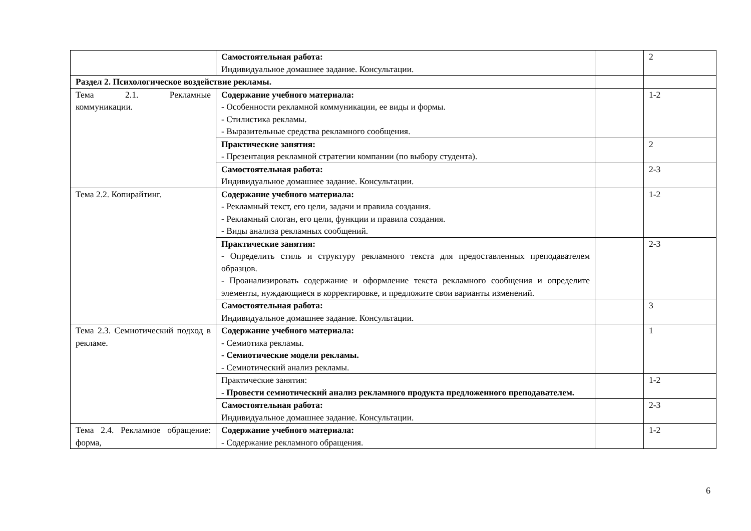| | Самостоятельная работа: Индивидуальное домашнее задание. Консультации. | | 2 |
| Раздел 2. Психологическое воздействие рекламы. | | | |
| Тема 2.1. Рекламные коммуникации. | Содержание учебного материала: - Особенности рекламной коммуникации, ее виды и формы. - Стилистика рекламы. - Выразительные средства рекламного сообщения. | | 1-2 |
| | Практические занятия: - Презентация рекламной стратегии компании (по выбору студента). | | 2 |
| | Самостоятельная работа: Индивидуальное домашнее задание. Консультации. | | 2-3 |
| Тема 2.2. Копирайтинг. | Содержание учебного материала: - Рекламный текст, его цели, задачи и правила создания. - Рекламный слоган, его цели, функции и правила создания. - Виды анализа рекламных сообщений. | | 1-2 |
| | Практические занятия: - Определить стиль и структуру рекламного текста для предоставленных преподавателем образцов. - Проанализировать содержание и оформление текста рекламного сообщения и определите элементы, нуждающиеся в корректировке, и предложите свои варианты изменений. | | 2-3 |
| | Самостоятельная работа: Индивидуальное домашнее задание. Консультации. | | 3 |
| Тема 2.3. Семиотический подход в рекламе. | Содержание учебного материала: - Семиотика рекламы. - Семиотические модели рекламы. - Семиотический анализ рекламы. | | 1 |
| | Практические занятия: - Провести семиотический анализ рекламного продукта предложенного преподавателем. | | 1-2 |
| | Самостоятельная работа: Индивидуальное домашнее задание. Консультации. | | 2-3 |
| Тема 2.4. Рекламное обращение: форма, | Содержание учебного материала: - Содержание рекламного обращения. | | 1-2 |
6